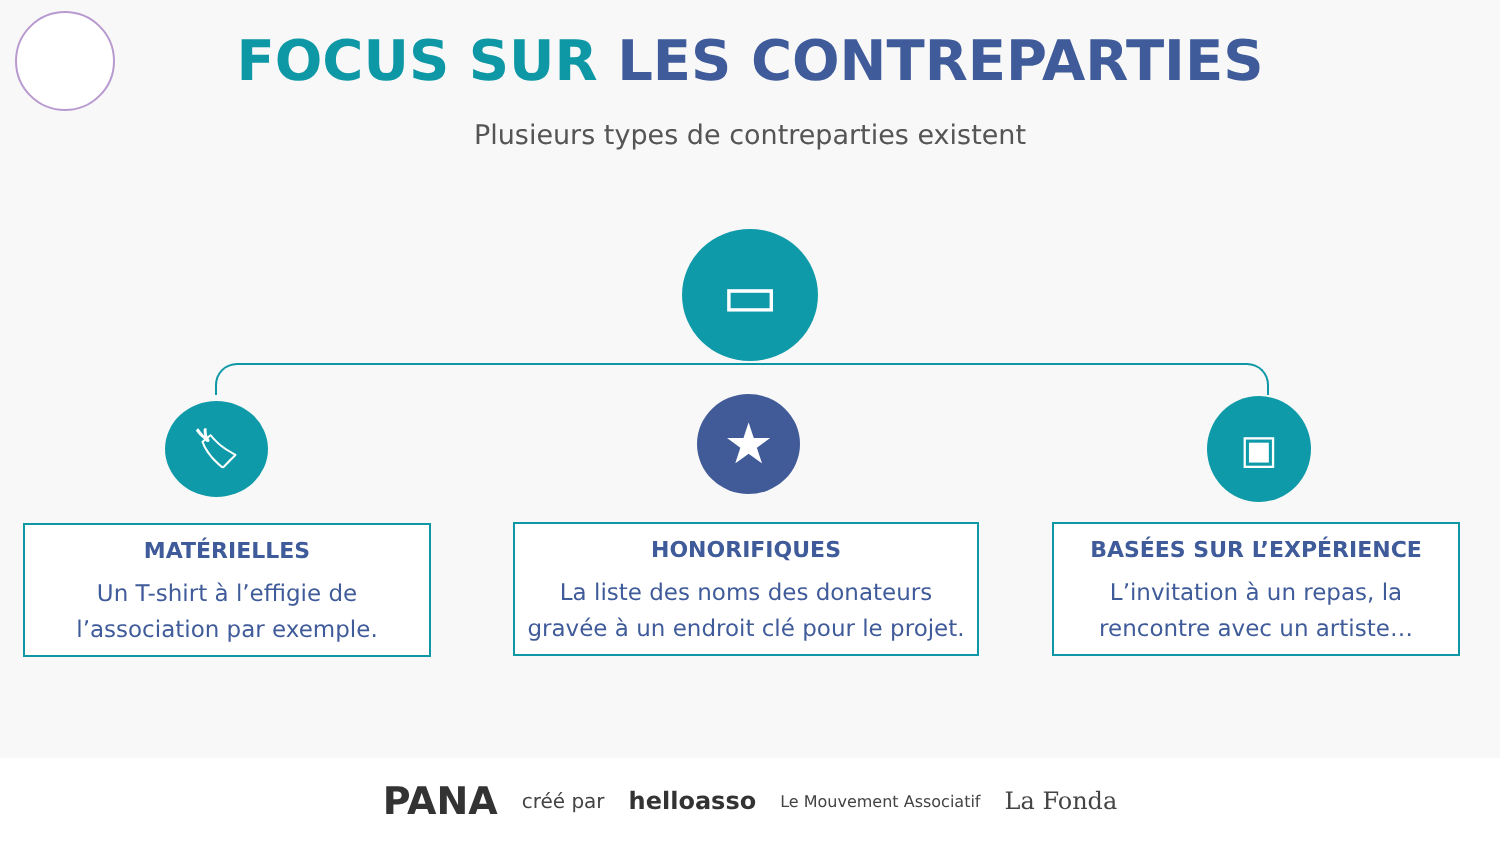FOCUS SUR LES CONTREPARTIES
Plusieurs types de contreparties existent
▭
🏷 ★ ▣
MATÉRIELLES
Un T-shirt à l’effigie de l’association par exemple.
HONORIFIQUES
La liste des noms des donateurs gravée à un endroit clé pour le projet.
BASÉES SUR L’EXPÉRIENCE
L’invitation à un repas, la rencontre avec un artiste…
PANA créé par helloasso Le Mouvement Associatif La Fonda